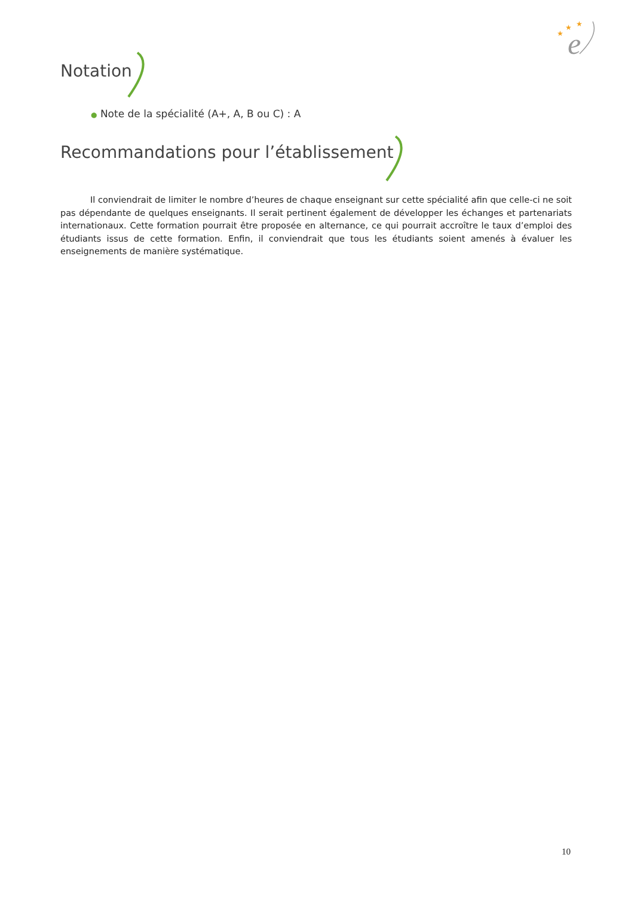e
★
★
★
Notation
● Note de la spécialité (A+, A, B ou C) : A
Recommandations pour l’établissement
Il conviendrait de limiter le nombre d’heures de chaque enseignant sur cette spécialité afin que celle-ci ne soit pas dépendante de quelques enseignants. Il serait pertinent également de développer les échanges et partenariats internationaux. Cette formation pourrait être proposée en alternance, ce qui pourrait accroître le taux d’emploi des étudiants issus de cette formation. Enfin, il conviendrait que tous les étudiants soient amenés à évaluer les enseignements de manière systématique.
10